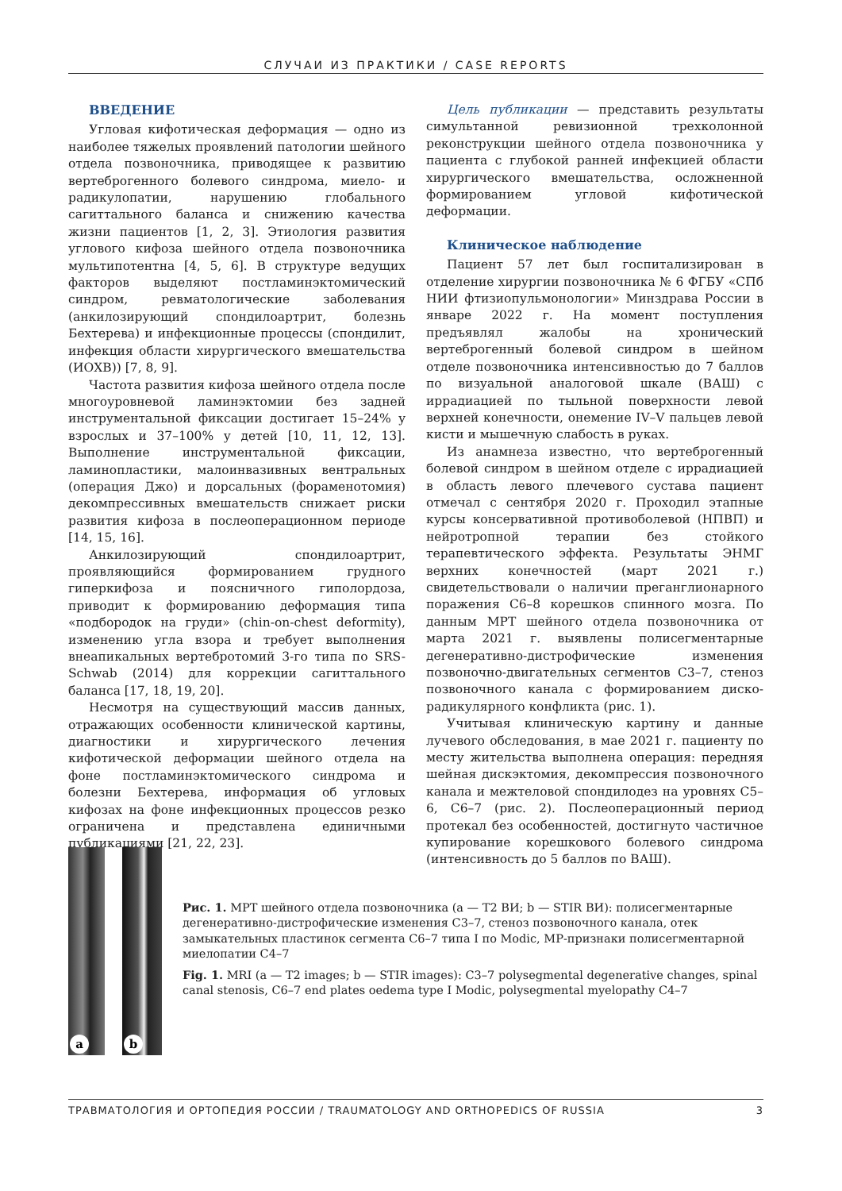СЛУЧАИ ИЗ ПРАКТИКИ / CASE REPORTS
ВВЕДЕНИЕ
Угловая кифотическая деформация — одно из наиболее тяжелых проявлений патологии шейного отдела позвоночника, приводящее к развитию вертеброгенного болевого синдрома, миело- и радикулопатии, нарушению глобального сагиттального баланса и снижению качества жизни пациентов [1, 2, 3]. Этиология развития углового кифоза шейного отдела позвоночника мультипотентна [4, 5, 6]. В структуре ведущих факторов выделяют постламинэктомический синдром, ревматологические заболевания (анкилозирующий спондилоартрит, болезнь Бехтерева) и инфекционные процессы (спондилит, инфекция области хирургического вмешательства (ИОХВ)) [7, 8, 9].
Частота развития кифоза шейного отдела после многоуровневой ламинэктомии без задней инструментальной фиксации достигает 15–24% у взрослых и 37–100% у детей [10, 11, 12, 13]. Выполнение инструментальной фиксации, ламинопластики, малоинвазивных вентральных (операция Джо) и дорсальных (фораменотомия) декомпрессивных вмешательств снижает риски развития кифоза в послеоперационном периоде [14, 15, 16].
Анкилозирующий спондилоартрит, проявляющийся формированием грудного гиперкифоза и поясничного гиполордоза, приводит к формированию деформация типа «подбородок на груди» (chin-on-chest deformity), изменению угла взора и требует выполнения внеапикальных вертебротомий 3-го типа по SRS-Schwab (2014) для коррекции сагиттального баланса [17, 18, 19, 20].
Несмотря на существующий массив данных, отражающих особенности клинической картины, диагностики и хирургического лечения кифотической деформации шейного отдела на фоне постламинэктомического синдрома и болезни Бехтерева, информация об угловых кифозах на фоне инфекционных процессов резко ограничена и представлена единичными публикациями [21, 22, 23].
Цель публикации — представить результаты симультанной ревизионной трехколонной реконструкции шейного отдела позвоночника у пациента с глубокой ранней инфекцией области хирургического вмешательства, осложненной формированием угловой кифотической деформации.
Клиническое наблюдение
Пациент 57 лет был госпитализирован в отделение хирургии позвоночника № 6 ФГБУ «СПб НИИ фтизиопульмонологии» Минздрава России в январе 2022 г. На момент поступления предъявлял жалобы на хронический вертеброгенный болевой синдром в шейном отделе позвоночника интенсивностью до 7 баллов по визуальной аналоговой шкале (ВАШ) с иррадиацией по тыльной поверхности левой верхней конечности, онемение IV–V пальцев левой кисти и мышечную слабость в руках.
Из анамнеза известно, что вертеброгенный болевой синдром в шейном отделе с иррадиацией в область левого плечевого сустава пациент отмечал с сентября 2020 г. Проходил этапные курсы консервативной противоболевой (НПВП) и нейротропной терапии без стойкого терапевтического эффекта. Результаты ЭНМГ верхних конечностей (март 2021 г.) свидетельствовали о наличии преганглионарного поражения C6–8 корешков спинного мозга. По данным МРТ шейного отдела позвоночника от марта 2021 г. выявлены полисегментарные дегенеративно-дистрофические изменения позвоночно-двигательных сегментов C3–7, стеноз позвоночного канала с формированием диско-радикулярного конфликта (рис. 1).
Учитывая клиническую картину и данные лучевого обследования, в мае 2021 г. пациенту по месту жительства выполнена операция: передняя шейная дискэктомия, декомпрессия позвоночного канала и межтеловой спондилодез на уровнях C5–6, C6–7 (рис. 2). Послеоперационный период протекал без особенностей, достигнуто частичное купирование корешкового болевого синдрома (интенсивность до 5 баллов по ВАШ).
a
b
Рис. 1. МРТ шейного отдела позвоночника (a — T2 ВИ; b — STIR ВИ): полисегментарные дегенеративно-дистрофические изменения C3–7, стеноз позвоночного канала, отек замыкательных пластинок сегмента C6–7 типа I по Modic, МР-признаки полисегментарной миелопатии C4–7
Fig. 1. MRI (a — T2 images; b — STIR images): C3–7 polysegmental degenerative changes, spinal canal stenosis, C6–7 end plates oedema type I Modic, polysegmental myelopathy C4–7
ТРАВМАТОЛОГИЯ И ОРТОПЕДИЯ РОССИИ / TRAUMATOLOGY AND ORTHOPEDICS OF RUSSIA 3